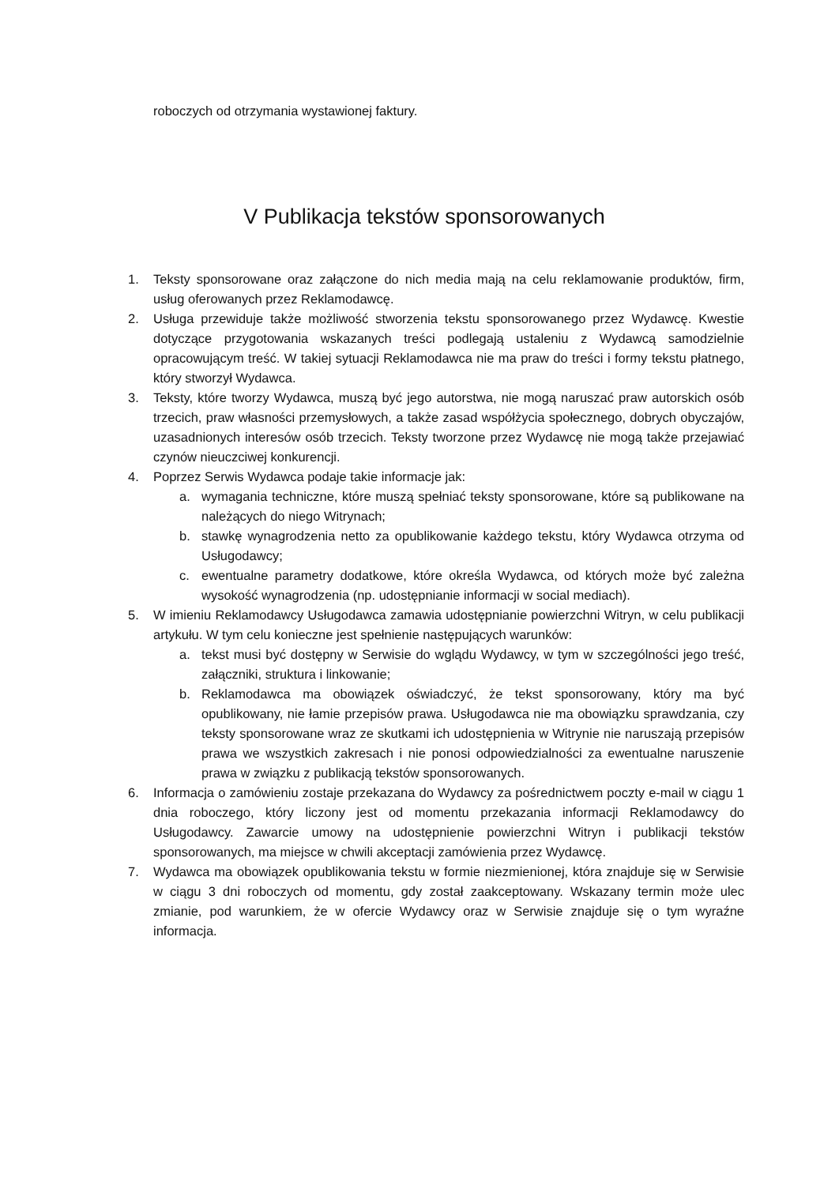roboczych od otrzymania wystawionej faktury.
V Publikacja tekstów sponsorowanych
1. Teksty sponsorowane oraz załączone do nich media mają na celu reklamowanie produktów, firm, usług oferowanych przez Reklamodawcę.
2. Usługa przewiduje także możliwość stworzenia tekstu sponsorowanego przez Wydawcę. Kwestie dotyczące przygotowania wskazanych treści podlegają ustaleniu z Wydawcą samodzielnie opracowującym treść. W takiej sytuacji Reklamodawca nie ma praw do treści i formy tekstu płatnego, który stworzył Wydawca.
3. Teksty, które tworzy Wydawca, muszą być jego autorstwa, nie mogą naruszać praw autorskich osób trzecich, praw własności przemysłowych, a także zasad współżycia społecznego, dobrych obyczajów, uzasadnionych interesów osób trzecich. Teksty tworzone przez Wydawcę nie mogą także przejawiać czynów nieuczciwej konkurencji.
4. Poprzez Serwis Wydawca podaje takie informacje jak:
a. wymagania techniczne, które muszą spełniać teksty sponsorowane, które są publikowane na należących do niego Witrynach;
b. stawkę wynagrodzenia netto za opublikowanie każdego tekstu, który Wydawca otrzyma od Usługodawcy;
c. ewentualne parametry dodatkowe, które określa Wydawca, od których może być zależna wysokość wynagrodzenia (np. udostępnianie informacji w social mediach).
5. W imieniu Reklamodawcy Usługodawca zamawia udostępnianie powierzchni Witryn, w celu publikacji artykułu. W tym celu konieczne jest spełnienie następujących warunków:
a. tekst musi być dostępny w Serwisie do wglądu Wydawcy, w tym w szczególności jego treść, załączniki, struktura i linkowanie;
b. Reklamodawca ma obowiązek oświadczyć, że tekst sponsorowany, który ma być opublikowany, nie łamie przepisów prawa. Usługodawca nie ma obowiązku sprawdzania, czy teksty sponsorowane wraz ze skutkami ich udostępnienia w Witrynie nie naruszają przepisów prawa we wszystkich zakresach i nie ponosi odpowiedzialności za ewentualne naruszenie prawa w związku z publikacją tekstów sponsorowanych.
6. Informacja o zamówieniu zostaje przekazana do Wydawcy za pośrednictwem poczty e-mail w ciągu 1 dnia roboczego, który liczony jest od momentu przekazania informacji Reklamodawcy do Usługodawcy. Zawarcie umowy na udostępnienie powierzchni Witryn i publikacji tekstów sponsorowanych, ma miejsce w chwili akceptacji zamówienia przez Wydawcę.
7. Wydawca ma obowiązek opublikowania tekstu w formie niezmienionej, która znajduje się w Serwisie w ciągu 3 dni roboczych od momentu, gdy został zaakceptowany. Wskazany termin może ulec zmianie, pod warunkiem, że w ofercie Wydawcy oraz w Serwisie znajduje się o tym wyraźne informacja.